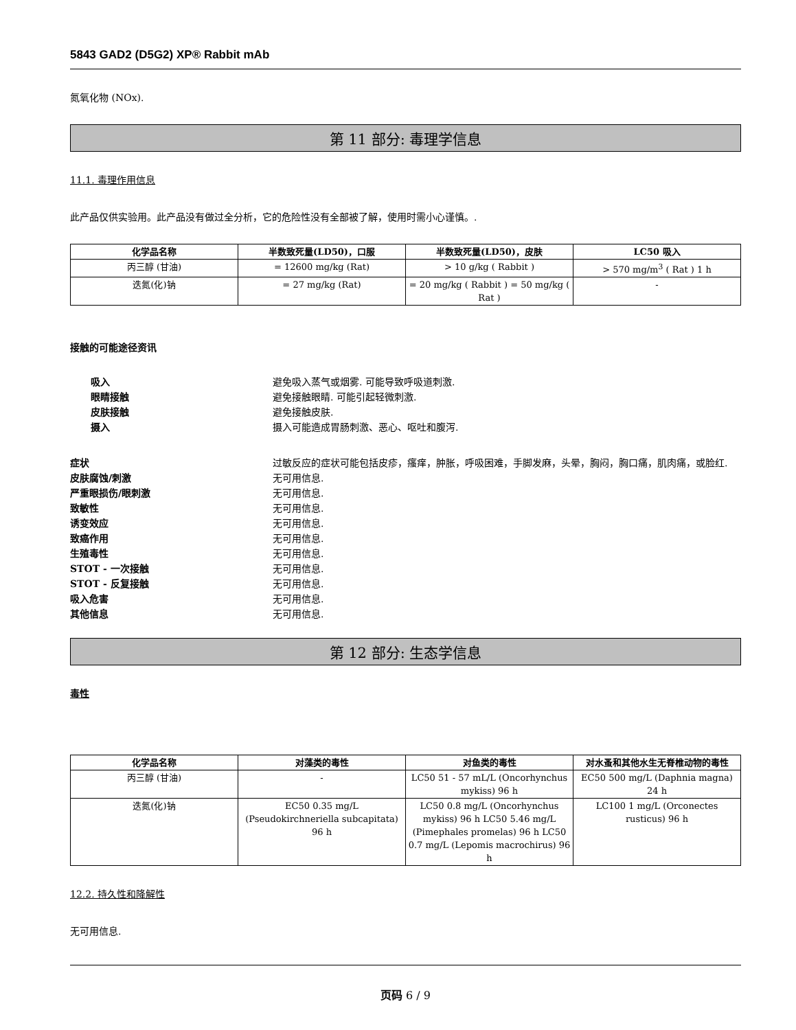5843 GAD2 (D5G2) XP® Rabbit mAb
氮氧化物 (NOx).
第 11 部分: 毒理学信息
11.1. 毒理作用信息
此产品仅供实验用。此产品没有做过全分析，它的危险性没有全部被了解，使用时需小心谨慎。.
| 化学品名称 | 半数致死量(LD50)，口服 | 半数致死量(LD50)，皮肤 | LC50 吸入 |
| --- | --- | --- | --- |
| 丙三醇 (甘油) | = 12600 mg/kg (Rat) | > 10 g/kg ( Rabbit ) | > 570 mg/m<sup>3</sup> ( Rat ) 1 h |
| 迭氮(化)钠 | = 27 mg/kg (Rat) | = 20 mg/kg ( Rabbit ) = 50 mg/kg ( Rat ) | - |
接触的可能途径资讯
吸入 避免吸入蒸气或烟雾. 可能导致呼吸道刺激.
眼睛接触 避免接触眼睛. 可能引起轻微刺激.
皮肤接触 避免接触皮肤.
摄入 摄入可能造成胃肠刺激、恶心、呕吐和腹泻.
症状 过敏反应的症状可能包括皮疹，瘙痒，肿胀，呼吸困难，手脚发麻，头晕，胸闷，胸口痛，肌肉痛，或脸红.
皮肤腐蚀/刺激 无可用信息.
严重眼损伤/眼刺激 无可用信息.
致敏性 无可用信息.
诱变效应 无可用信息.
致癌作用 无可用信息.
生殖毒性 无可用信息.
STOT - 一次接触 无可用信息.
STOT - 反复接触 无可用信息.
吸入危害 无可用信息.
其他信息 无可用信息.
第 12 部分: 生态学信息
毒性
| 化学品名称 | 对藻类的毒性 | 对鱼类的毒性 | 对水蚤和其他水生无脊椎动物的毒性 |
| --- | --- | --- | --- |
| 丙三醇 (甘油) | - | LC50 51 - 57 mL/L (Oncorhynchus mykiss) 96 h | EC50 500 mg/L (Daphnia magna) 24 h |
| 迭氮(化)钠 | EC50 0.35 mg/L (Pseudokirchneriella subcapitata) 96 h | LC50 0.8 mg/L (Oncorhynchus mykiss) 96 h LC50 5.46 mg/L (Pimephales promelas) 96 h LC50 0.7 mg/L (Lepomis macrochirus) 96 h | LC100 1 mg/L (Orconectes rusticus) 96 h |
12.2. 持久性和降解性
无可用信息.
页码 6 / 9